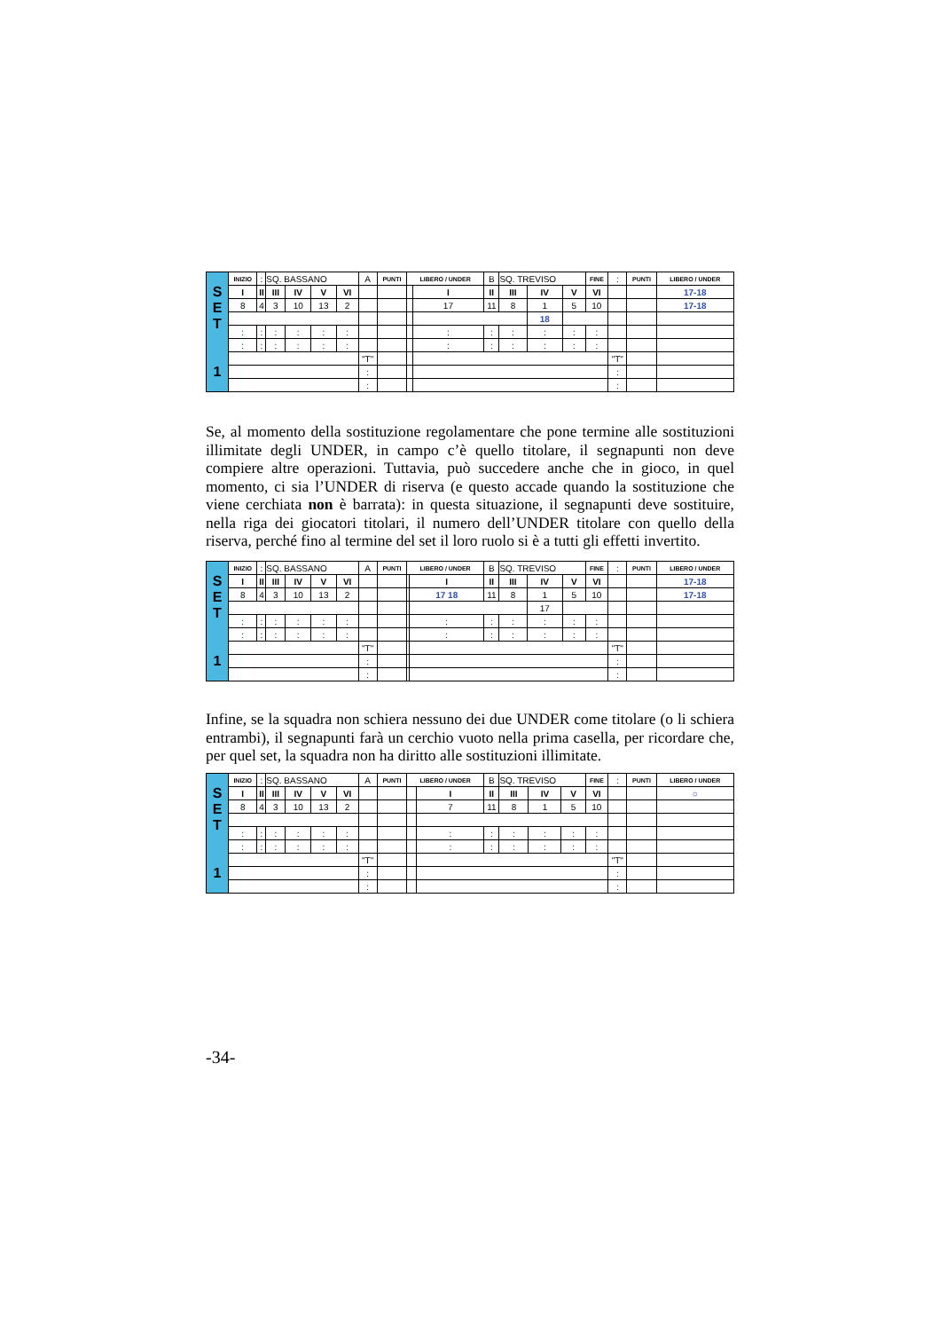| S E T 1 | INIZIO | : | SQ. BASSANO | | | | A | PUNTI | LIBERO / UNDER | | B | SQ. TREVISO | | | FINE | : | PUNTI | LIBERO / UNDER |
| | I | II | III | IV | V | VI | | | | I | II | III | IV | V | VI | | | 17-18 |
| | 8 | 4 | 3 | 10 | 13 | 2 | | | | 17 | 11 | 8 | 1 | 5 | 10 | | | 17-18 |
| | | | | | | | | | | | | | 18 | | | | | |
| | : | : | : | : | : | : | | | | : | : | : | : | : | : | | | |
| | : | : | : | : | : | : | | | | : | : | : | : | : | : | | | |
| | | | | | | | "T" | | | | | | | | | "T" | | |
| | | | | | | | : | | | | | | | | | : | | |
| | | | | | | | : | | | | | | | | | : | | |
Se, al momento della sostituzione regolamentare che pone termine alle sostituzioni illimitate degli UNDER, in campo c’è quello titolare, il segnapunti non deve compiere altre operazioni. Tuttavia, può succedere anche che in gioco, in quel momento, ci sia l’UNDER di riserva (e questo accade quando la sostituzione che viene cerchiata non è barrata): in questa situazione, il segnapunti deve sostituire, nella riga dei giocatori titolari, il numero dell’UNDER titolare con quello della riserva, perché fino al termine del set il loro ruolo si è a tutti gli effetti invertito.
| S E T 1 | INIZIO | : | SQ. BASSANO | | | | A | PUNTI | LIBERO / UNDER | | B | SQ. TREVISO | | | FINE | : | PUNTI | LIBERO / UNDER |
| | I | II | III | IV | V | VI | | | | I | II | III | IV | V | VI | | | 17-18 |
| | 8 | 4 | 3 | 10 | 13 | 2 | | | | 17 18 | 11 | 8 | 1 | 5 | 10 | | | 17-18 |
| | | | | | | | | | | | | | 17 | | | | | |
| | : | : | : | : | : | : | | | | : | : | : | : | : | : | | | |
| | : | : | : | : | : | : | | | | : | : | : | : | : | : | | | |
| | | | | | | | "T" | | | | | | | | | "T" | | |
| | | | | | | | : | | | | | | | | | : | | |
| | | | | | | | : | | | | | | | | | : | | |
Infine, se la squadra non schiera nessuno dei due UNDER come titolare (o li schiera entrambi), il segnapunti farà un cerchio vuoto nella prima casella, per ricordare che, per quel set, la squadra non ha diritto alle sostituzioni illimitate.
| S E T 1 | INIZIO | : | SQ. BASSANO | | | | A | PUNTI | LIBERO / UNDER | | B | SQ. TREVISO | | | FINE | : | PUNTI | LIBERO / UNDER |
| | I | II | III | IV | V | VI | | | | I | II | III | IV | V | VI | | | ○ |
| | 8 | 4 | 3 | 10 | 13 | 2 | | | | 7 | 11 | 8 | 1 | 5 | 10 | | | |
| | : | : | : | : | : | : | | | | : | : | : | : | : | : | | | |
| | : | : | : | : | : | : | | | | : | : | : | : | : | : | | | |
| | | | | | | | "T" | | | | | | | | | "T" | | |
| | | | | | | | : | | | | | | | | | : | | |
| | | | | | | | : | | | | | | | | | : | | |
-34-